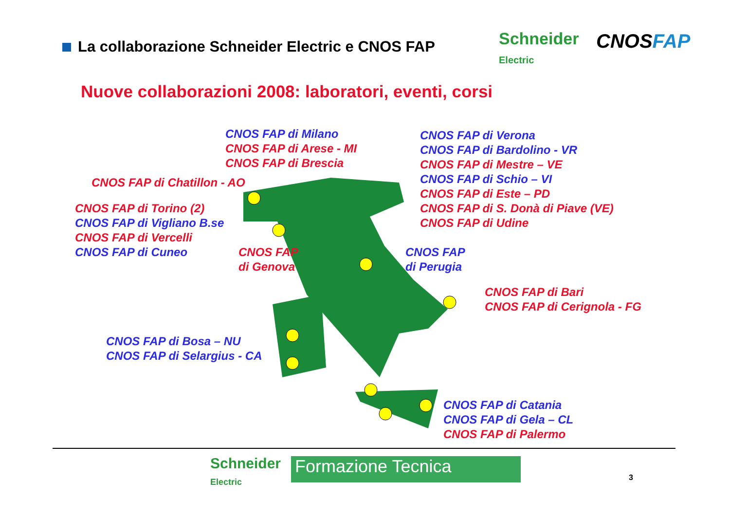La collaborazione Schneider Electric e CNOS FAP
Schneider
Electric
CNOSFAP
Nuove collaborazioni 2008: laboratori, eventi, corsi
CNOS FAP di Milano
CNOS FAP di Arese - MI
CNOS FAP di Brescia
CNOS FAP di Verona
CNOS FAP di Bardolino - VR
CNOS FAP di Mestre – VE
CNOS FAP di Schio – VI
CNOS FAP di Este – PD
CNOS FAP di S. Donà di Piave (VE)
CNOS FAP di Udine
CNOS FAP di Chatillon - AO
CNOS FAP di Torino (2)
CNOS FAP di Vigliano B.se
CNOS FAP di Vercelli
CNOS FAP di Cuneo
CNOS FAP
di Genova
CNOS FAP
di Perugia
CNOS FAP di Bari
CNOS FAP di Cerignola - FG
CNOS FAP di Bosa – NU
CNOS FAP di Selargius - CA
CNOS FAP di Catania
CNOS FAP di Gela – CL
CNOS FAP di Palermo
Schneider
Electric
Formazione Tecnica
3